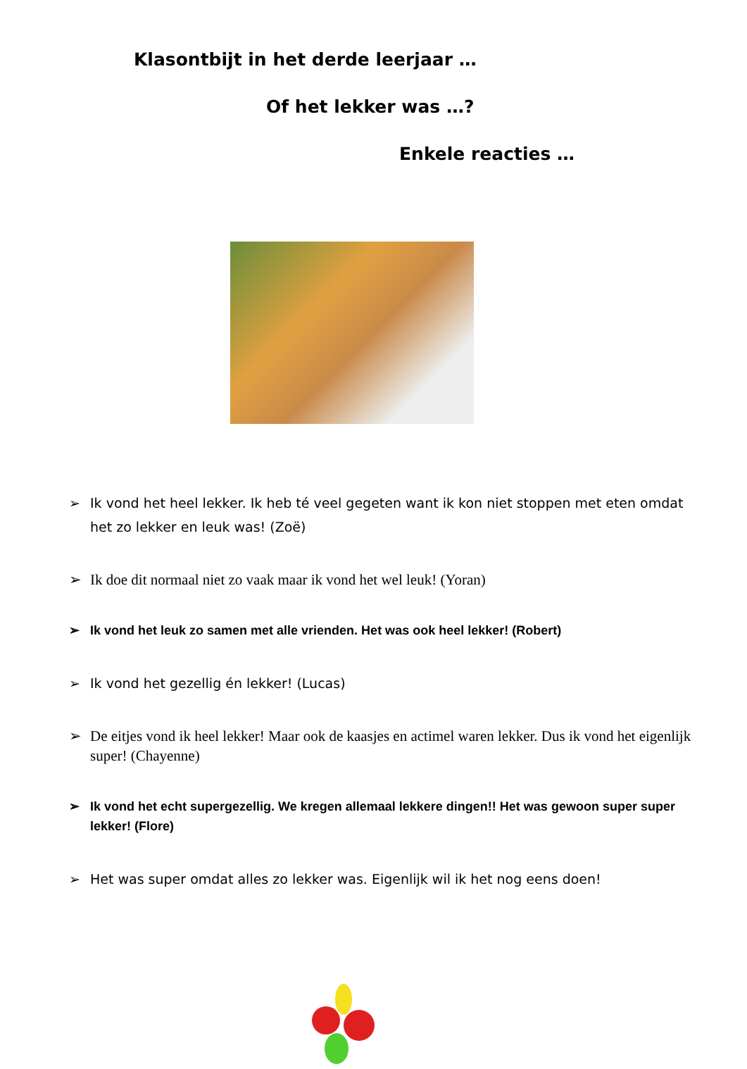Klasontbijt in het derde leerjaar …
Of het lekker was …?
Enkele reacties …
➢ Ik vond het heel lekker. Ik heb té veel gegeten want ik kon niet stoppen met eten omdat het zo lekker en leuk was! (Zoë)
➢ Ik doe dit normaal niet zo vaak maar ik vond het wel leuk! (Yoran)
➢ Ik vond het leuk zo samen met alle vrienden. Het was ook heel lekker! (Robert)
➢ Ik vond het gezellig én lekker! (Lucas)
➢ De eitjes vond ik heel lekker! Maar ook de kaasjes en actimel waren lekker. Dus ik vond het eigenlijk super! (Chayenne)
➢ Ik vond het echt supergezellig. We kregen allemaal lekkere dingen!! Het was gewoon super super lekker! (Flore)
➢ Het was super omdat alles zo lekker was. Eigenlijk wil ik het nog eens doen!